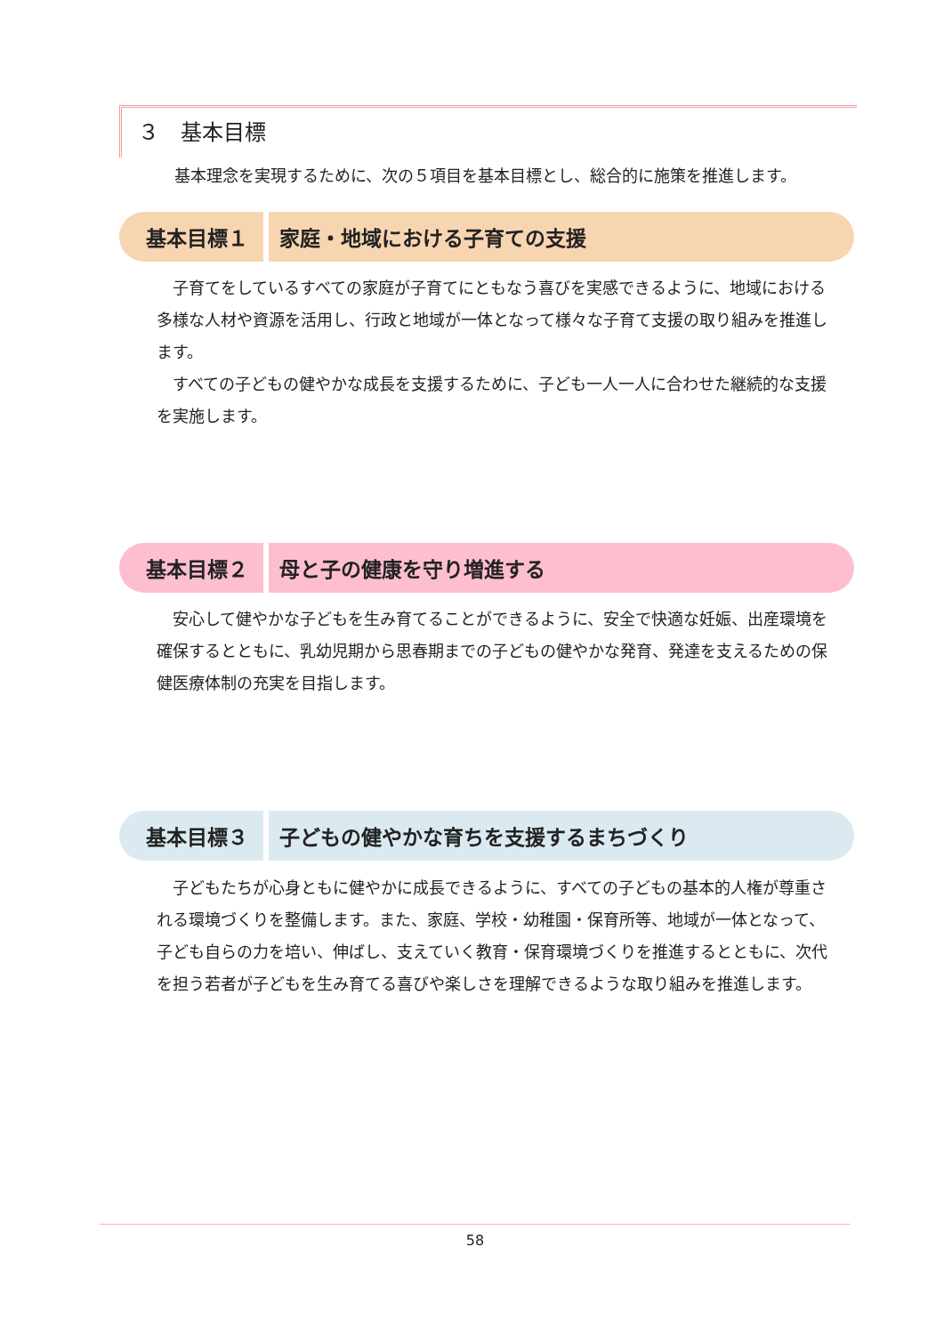３　基本目標
基本理念を実現するために、次の５項目を基本目標とし、総合的に施策を推進します。
基本目標１ 家庭・地域における子育ての支援
子育てをしているすべての家庭が子育てにともなう喜びを実感できるように、地域における多様な人材や資源を活用し、行政と地域が一体となって様々な子育て支援の取り組みを推進します。
すべての子どもの健やかな成長を支援するために、子ども一人一人に合わせた継続的な支援を実施します。
基本目標２ 母と子の健康を守り増進する
安心して健やかな子どもを生み育てることができるように、安全で快適な妊娠、出産環境を確保するとともに、乳幼児期から思春期までの子どもの健やかな発育、発達を支えるための保健医療体制の充実を目指します。
基本目標３ 子どもの健やかな育ちを支援するまちづくり
子どもたちが心身ともに健やかに成長できるように、すべての子どもの基本的人権が尊重される環境づくりを整備します。また、家庭、学校・幼稚園・保育所等、地域が一体となって、子ども自らの力を培い、伸ばし、支えていく教育・保育環境づくりを推進するとともに、次代を担う若者が子どもを生み育てる喜びや楽しさを理解できるような取り組みを推進します。
58